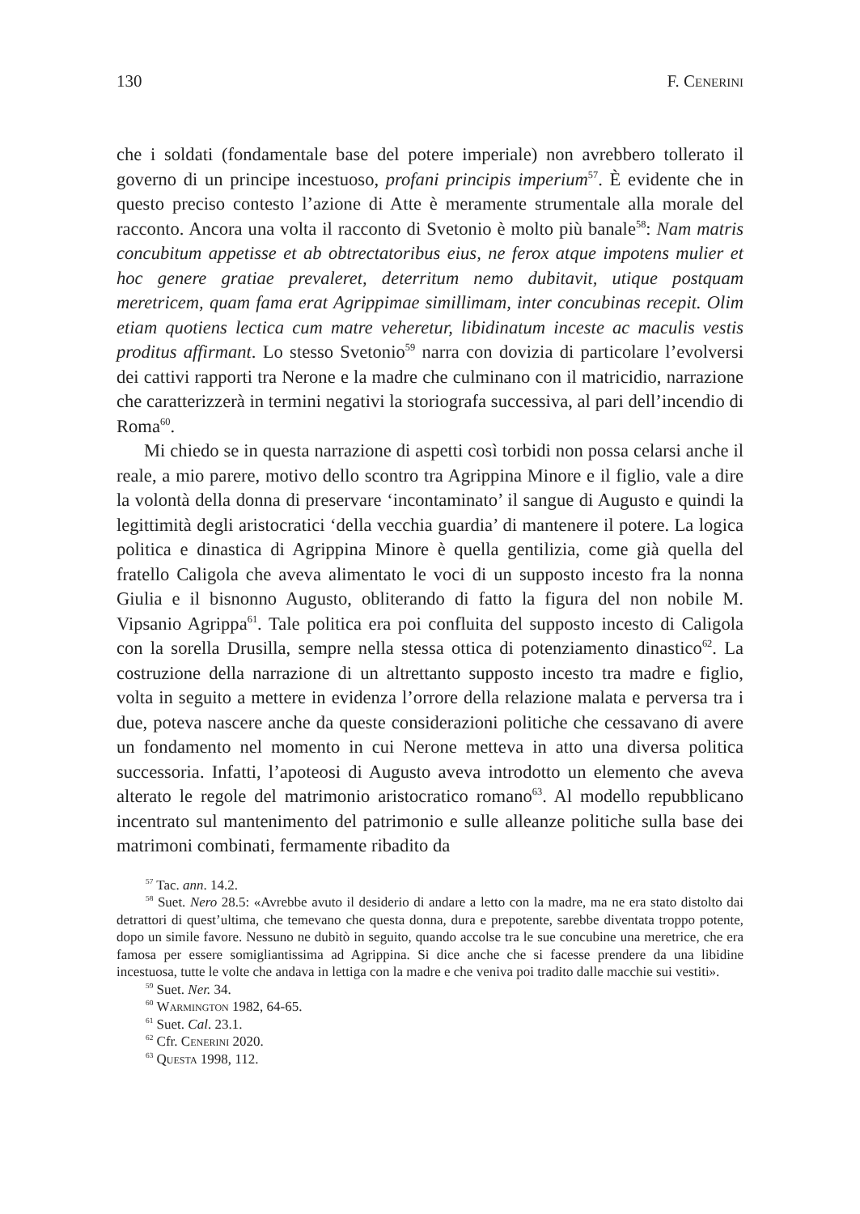130 F. Cenerini
che i soldati (fondamentale base del potere imperiale) non avrebbero tollerato il governo di un principe incestuoso, profani principis imperium<sup>57</sup>. È evidente che in questo preciso contesto l’azione di Atte è meramente strumentale alla morale del racconto. Ancora una volta il racconto di Svetonio è molto più banale<sup>58</sup>: Nam matris concubitum appetisse et ab obtrectatoribus eius, ne ferox atque impotens mulier et hoc genere gratiae prevaleret, deterritum nemo dubitavit, utique postquam meretricem, quam fama erat Agrippimae simillimam, inter concubinas recepit. Olim etiam quotiens lectica cum matre veheretur, libidinatum inceste ac maculis vestis proditus affirmant. Lo stesso Svetonio<sup>59</sup> narra con dovizia di particolare l’evolversi dei cattivi rapporti tra Nerone e la madre che culminano con il matricidio, narrazione che caratterizzerà in termini negativi la storiografa successiva, al pari dell’incendio di Roma<sup>60</sup>.
Mi chiedo se in questa narrazione di aspetti così torbidi non possa celarsi anche il reale, a mio parere, motivo dello scontro tra Agrippina Minore e il figlio, vale a dire la volontà della donna di preservare ‘incontaminato’ il sangue di Augusto e quindi la legittimità degli aristocratici ‘della vecchia guardia’ di mantenere il potere. La logica politica e dinastica di Agrippina Minore è quella gentilizia, come già quella del fratello Caligola che aveva alimentato le voci di un supposto incesto fra la nonna Giulia e il bisnonno Augusto, obliterando di fatto la figura del non nobile M. Vipsanio Agrippa<sup>61</sup>. Tale politica era poi confluita del supposto incesto di Caligola con la sorella Drusilla, sempre nella stessa ottica di potenziamento dinastico<sup>62</sup>. La costruzione della narrazione di un altrettanto supposto incesto tra madre e figlio, volta in seguito a mettere in evidenza l’orrore della relazione malata e perversa tra i due, poteva nascere anche da queste considerazioni politiche che cessavano di avere un fondamento nel momento in cui Nerone metteva in atto una diversa politica successoria. Infatti, l’apoteosi di Augusto aveva introdotto un elemento che aveva alterato le regole del matrimonio aristocratico romano<sup>63</sup>. Al modello repubblicano incentrato sul mantenimento del patrimonio e sulle alleanze politiche sulla base dei matrimoni combinati, fermamente ribadito da
<sup>57</sup> Tac. ann. 14.2.
<sup>58</sup> Suet. Nero 28.5: «Avrebbe avuto il desiderio di andare a letto con la madre, ma ne era stato distolto dai detrattori di quest’ultima, che temevano che questa donna, dura e prepotente, sarebbe diventata troppo potente, dopo un simile favore. Nessuno ne dubitò in seguito, quando accolse tra le sue concubine una meretrice, che era famosa per essere somigliantissima ad Agrippina. Si dice anche che si facesse prendere da una libidine incestuosa, tutte le volte che andava in lettiga con la madre e che veniva poi tradito dalle macchie sui vestiti».
<sup>59</sup> Suet. Ner. 34.
<sup>60</sup> Warmington 1982, 64-65.
<sup>61</sup> Suet. Cal. 23.1.
<sup>62</sup> Cfr. Cenerini 2020.
<sup>63</sup> Questa 1998, 112.